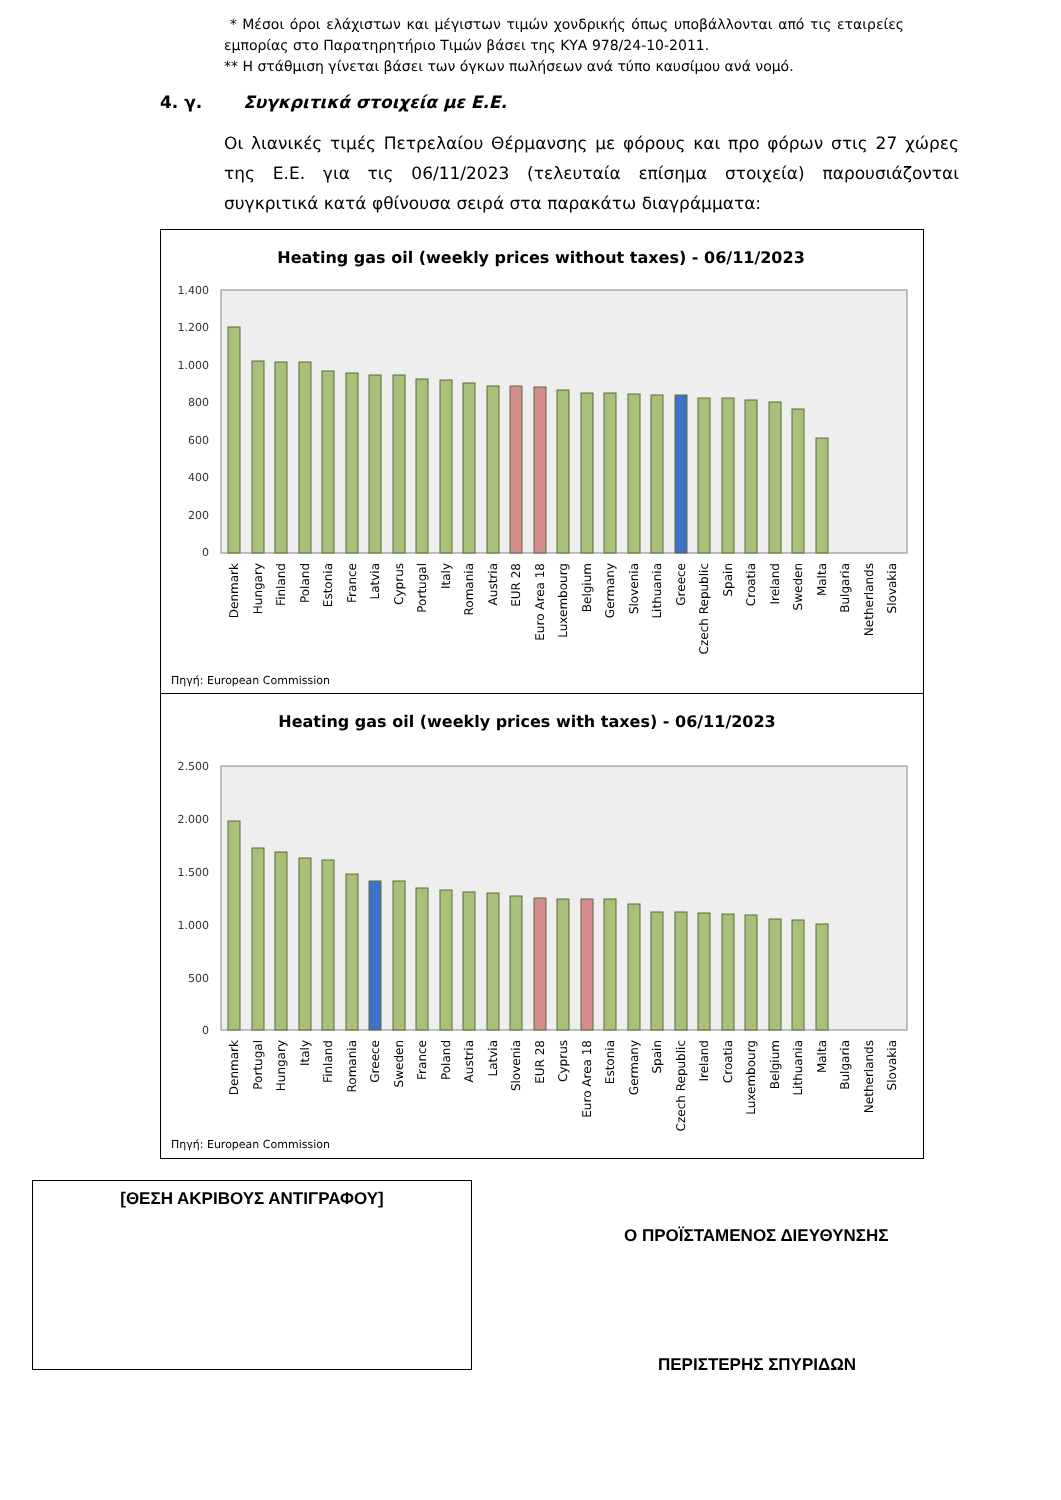* Μέσοι όροι ελάχιστων και μέγιστων τιμών χονδρικής όπως υποβάλλονται από τις εταιρείες εμπορίας στο Παρατηρητήριο Τιμών βάσει της ΚΥΑ 978/24-10-2011.
** Η στάθμιση γίνεται βάσει των όγκων πωλήσεων ανά τύπο καυσίμου ανά νομό.
4. γ. Συγκριτικά στοιχεία με Ε.Ε.
Οι λιανικές τιμές Πετρελαίου Θέρμανσης με φόρους και προ φόρων στις 27 χώρες της Ε.Ε. για τις 06/11/2023 (τελευταία επίσημα στοιχεία) παρουσιάζονται συγκριτικά κατά φθίνουσα σειρά στα παρακάτω διαγράμματα:
Heating gas oil (weekly prices without taxes) - 06/11/2023
1.400
1.200
1.000
800
600
400
200
0
Denmark
Hungary
Finland
Poland
Estonia
France
Latvia
Cyprus
Portugal
Italy
Romania
Austria
EUR 28
Euro Area 18
Luxembourg
Belgium
Germany
Slovenia
Lithuania
Greece
Czech Republic
Spain
Croatia
Ireland
Sweden
Malta
Bulgaria
Netherlands
Slovakia
Πηγή: European Commission
Heating gas oil (weekly prices with taxes) - 06/11/2023
2.500
2.000
1.500
1.000
500
0
Denmark
Portugal
Hungary
Italy
Finland
Romania
Greece
Sweden
France
Poland
Austria
Latvia
Slovenia
EUR 28
Cyprus
Euro Area 18
Estonia
Germany
Spain
Czech Republic
Ireland
Croatia
Luxembourg
Belgium
Lithuania
Malta
Bulgaria
Netherlands
Slovakia
Πηγή: European Commission
[ΘΕΣΗ ΑΚΡΙΒΟΥΣ ΑΝΤΙΓΡΑΦΟΥ]
Ο ΠΡΟΪΣΤΑΜΕΝΟΣ ΔΙΕΥΘΥΝΣΗΣ
ΠΕΡΙΣΤΕΡΗΣ ΣΠΥΡΙΔΩΝ